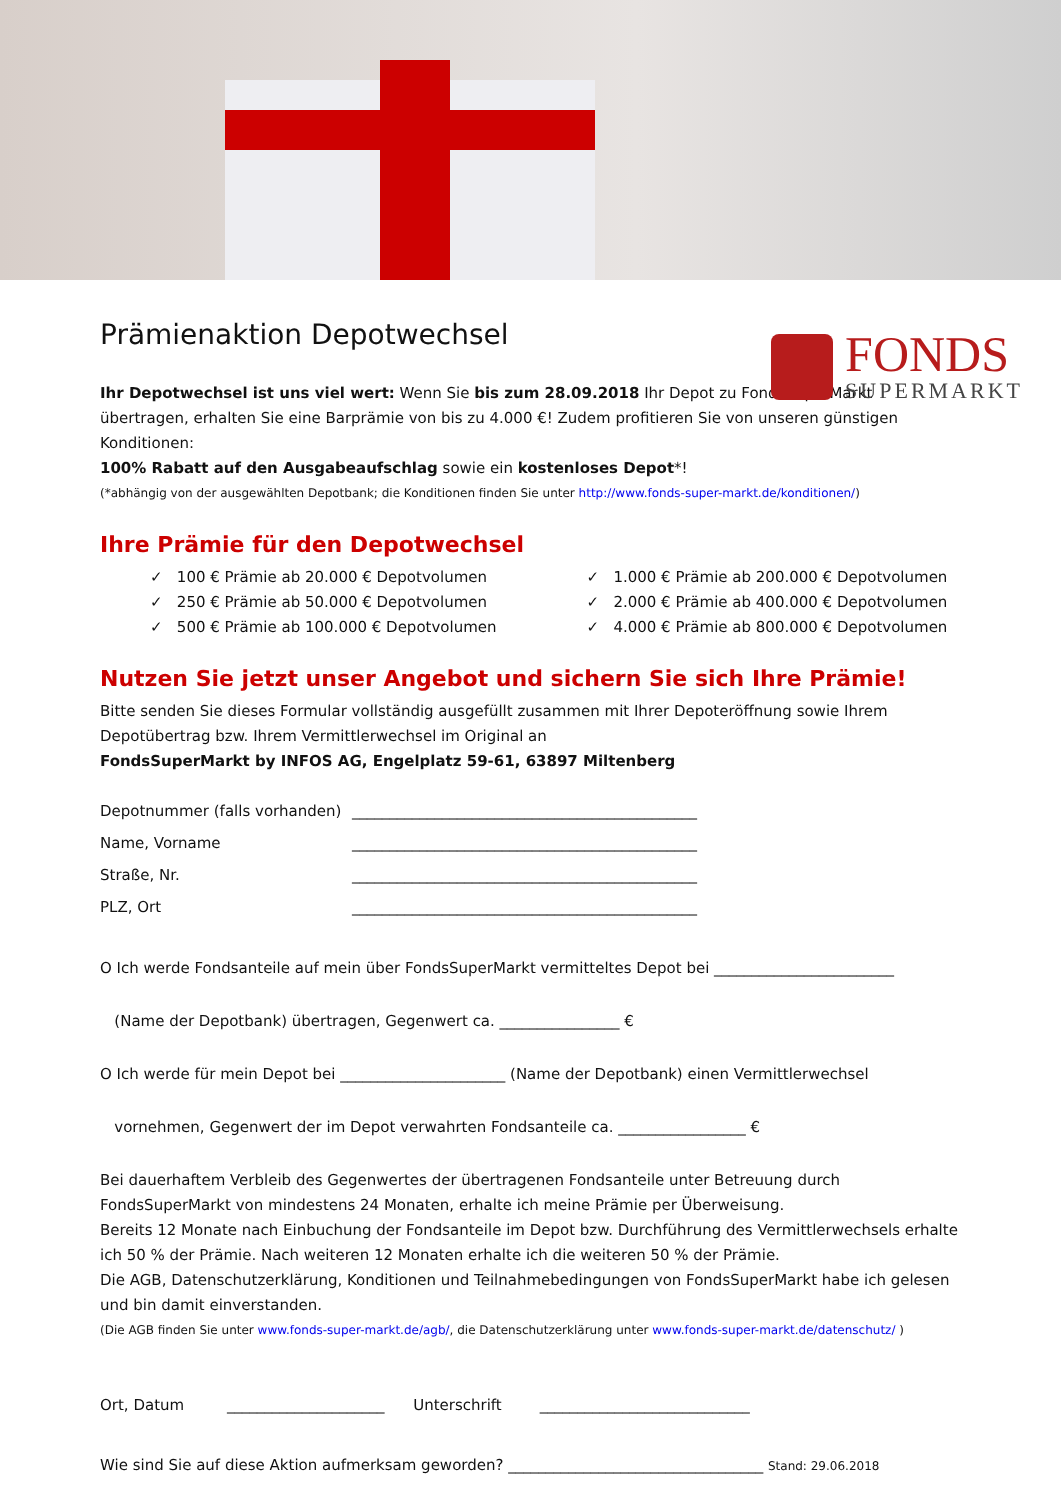FONDS
SUPERMARKT
Prämienaktion Depotwechsel
Ihr Depotwechsel ist uns viel wert: Wenn Sie bis zum 28.09.2018 Ihr Depot zu FondsSuperMarkt übertragen, erhalten Sie eine Barprämie von bis zu 4.000 €! Zudem profitieren Sie von unseren günstigen Konditionen:
100% Rabatt auf den Ausgabeaufschlag sowie ein kostenloses Depot*!
(*abhängig von der ausgewählten Depotbank; die Konditionen finden Sie unter http://www.fonds-super-markt.de/konditionen/)
Ihre Prämie für den Depotwechsel
✓ 100 € Prämie ab 20.000 € Depotvolumen
✓ 250 € Prämie ab 50.000 € Depotvolumen
✓ 500 € Prämie ab 100.000 € Depotvolumen
✓ 1.000 € Prämie ab 200.000 € Depotvolumen
✓ 2.000 € Prämie ab 400.000 € Depotvolumen
✓ 4.000 € Prämie ab 800.000 € Depotvolumen
Nutzen Sie jetzt unser Angebot und sichern Sie sich Ihre Prämie!
Bitte senden Sie dieses Formular vollständig ausgefüllt zusammen mit Ihrer Depoteröffnung sowie Ihrem Depotübertrag bzw. Ihrem Vermittlerwechsel im Original an
FondsSuperMarkt by INFOS AG, Engelplatz 59-61, 63897 Miltenberg
Depotnummer (falls vorhanden) ______________________________________________
Name, Vorname ______________________________________________
Straße, Nr. ______________________________________________
PLZ, Ort ______________________________________________
O Ich werde Fondsanteile auf mein über FondsSuperMarkt vermitteltes Depot bei ________________________
(Name der Depotbank) übertragen, Gegenwert ca. ________________ €
O Ich werde für mein Depot bei ______________________ (Name der Depotbank) einen Vermittlerwechsel
vornehmen, Gegenwert der im Depot verwahrten Fondsanteile ca. _________________ €
Bei dauerhaftem Verbleib des Gegenwertes der übertragenen Fondsanteile unter Betreuung durch FondsSuperMarkt von mindestens 24 Monaten, erhalte ich meine Prämie per Überweisung.
Bereits 12 Monate nach Einbuchung der Fondsanteile im Depot bzw. Durchführung des Vermittlerwechsels erhalte ich 50 % der Prämie. Nach weiteren 12 Monaten erhalte ich die weiteren 50 % der Prämie.
Die AGB, Datenschutzerklärung, Konditionen und Teilnahmebedingungen von FondsSuperMarkt habe ich gelesen und bin damit einverstanden.
(Die AGB finden Sie unter www.fonds-super-markt.de/agb/, die Datenschutzerklärung unter www.fonds-super-markt.de/datenschutz/ )
Ort, Datum _____________________ Unterschrift ____________________________
Wie sind Sie auf diese Aktion aufmerksam geworden? __________________________________ Stand: 29.06.2018